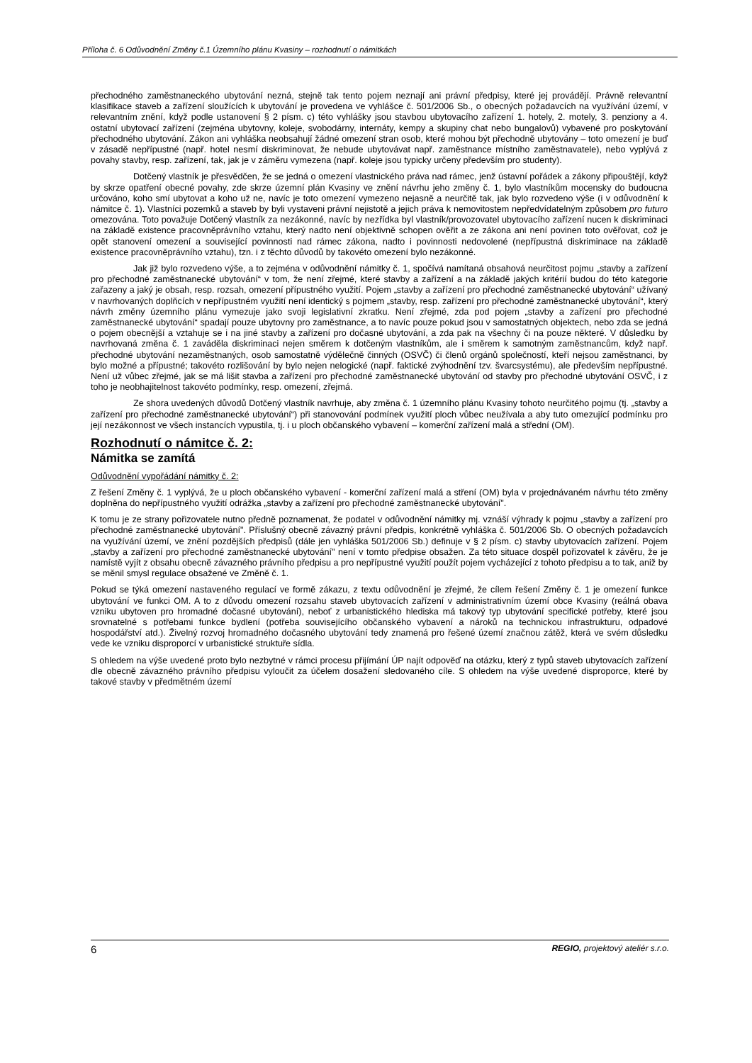Příloha č. 6 Odůvodnění Změny č.1 Územního plánu Kvasiny – rozhodnutí o námitkách
přechodného zaměstnaneckého ubytování nezná, stejně tak tento pojem neznají ani právní předpisy, které jej provádějí. Právně relevantní klasifikace staveb a zařízení sloužících k ubytování je provedena ve vyhlášce č. 501/2006 Sb., o obecných požadavcích na využívání území, v relevantním znění, když podle ustanovení § 2 písm. c) této vyhlášky jsou stavbou ubytovacího zařízení 1. hotely, 2. motely, 3. penziony a 4. ostatní ubytovací zařízení (zejména ubytovny, koleje, svobodárny, internáty, kempy a skupiny chat nebo bungalovů) vybavené pro poskytování přechodného ubytování. Zákon ani vyhláška neobsahují žádné omezení stran osob, které mohou být přechodně ubytovány – toto omezení je buď v zásadě nepřípustné (např. hotel nesmí diskriminovat, že nebude ubytovávat např. zaměstnance místního zaměstnavatele), nebo vyplývá z povahy stavby, resp. zařízení, tak, jak je v záměru vymezena (např. koleje jsou typicky určeny především pro studenty).
Dotčený vlastník je přesvědčen, že se jedná o omezení vlastnického práva nad rámec, jenž ústavní pořádek a zákony připouštějí, když by skrze opatření obecné povahy, zde skrze územní plán Kvasiny ve znění návrhu jeho změny č. 1, bylo vlastníkům mocensky do budoucna určováno, koho smí ubytovat a koho už ne, navíc je toto omezení vymezeno nejasně a neurčitě tak, jak bylo rozvedeno výše (i v odůvodnění k námitce č. 1). Vlastníci pozemků a staveb by byli vystaveni právní nejistotě a jejich práva k nemovitostem nepředvídatelným způsobem pro futuro omezována. Toto považuje Dotčený vlastník za nezákonné, navíc by nezřídka byl vlastník/provozovatel ubytovacího zařízení nucen k diskriminaci na základě existence pracovněprávního vztahu, který nadto není objektivně schopen ověřit a ze zákona ani není povinen toto ověřovat, což je opět stanovení omezení a související povinnosti nad rámec zákona, nadto i povinnosti nedovolené (nepřípustná diskriminace na základě existence pracovněprávního vztahu), tzn. i z těchto důvodů by takovéto omezení bylo nezákonné.
Jak již bylo rozvedeno výše, a to zejména v odůvodnění námitky č. 1, spočívá namítaná obsahová neurčitost pojmu „stavby a zařízení pro přechodné zaměstnanecké ubytování“ v tom, že není zřejmé, které stavby a zařízení a na základě jakých kritérií budou do této kategorie zařazeny a jaký je obsah, resp. rozsah, omezení přípustného využití. Pojem „stavby a zařízení pro přechodné zaměstnanecké ubytování“ užívaný v navrhovaných doplňcích v nepřípustném využití není identický s pojmem „stavby, resp. zařízení pro přechodné zaměstnanecké ubytování“, který návrh změny územního plánu vymezuje jako svoji legislativní zkratku. Není zřejmé, zda pod pojem „stavby a zařízení pro přechodné zaměstnanecké ubytování“ spadají pouze ubytovny pro zaměstnance, a to navíc pouze pokud jsou v samostatných objektech, nebo zda se jedná o pojem obecnější a vztahuje se i na jiné stavby a zařízení pro dočasné ubytování, a zda pak na všechny či na pouze některé. V důsledku by navrhovaná změna č. 1 zaváděla diskriminaci nejen směrem k dotčeným vlastníkům, ale i směrem k samotným zaměstnancům, když např. přechodné ubytování nezaměstnaných, osob samostatně výdělečně činných (OSVČ) či členů orgánů společností, kteří nejsou zaměstnanci, by bylo možné a přípustné; takovéto rozlišování by bylo nejen nelogické (např. faktické zvýhodnění tzv. švarcsystému), ale především nepřípustné. Není už vůbec zřejmé, jak se má lišit stavba a zařízení pro přechodné zaměstnanecké ubytování od stavby pro přechodné ubytování OSVČ, i z toho je neobhajitelnost takovéto podmínky, resp. omezení, zřejmá.
Ze shora uvedených důvodů Dotčený vlastník navrhuje, aby změna č. 1 územního plánu Kvasiny tohoto neurčitého pojmu (tj. „stavby a zařízení pro přechodné zaměstnanecké ubytování“) při stanovování podmínek využití ploch vůbec neužívala a aby tuto omezující podmínku pro její nezákonnost ve všech instancích vypustila, tj. i u ploch občanského vybavení – komerční zařízení malá a střední (OM).
Rozhodnutí o námitce č. 2:
Námitka se zamítá
Odůvodnění vypořádání námitky č. 2:
Z řešení Změny č. 1 vyplývá, že u ploch občanského vybavení - komerční zařízení malá a stření (OM) byla v projednávaném návrhu této změny doplněna do nepřípustného využití odrážka „stavby a zařízení pro přechodné zaměstnanecké ubytování".
K tomu je ze strany pořizovatele nutno předně poznamenat, že podatel v odůvodnění námitky mj. vznáší výhrady k pojmu „stavby a zařízení pro přechodné zaměstnanecké ubytování". Příslušný obecně závazný právní předpis, konkrétně vyhláška č. 501/2006 Sb. O obecných požadavcích na využívání území, ve znění pozdějších předpisů (dále jen vyhláška 501/2006 Sb.) definuje v § 2 písm. c) stavby ubytovacích zařízení. Pojem „stavby a zařízení pro přechodné zaměstnanecké ubytování" není v tomto předpise obsažen. Za této situace dospěl pořizovatel k závěru, že je namístě vyjít z obsahu obecně závazného právního předpisu a pro nepřípustné využití použít pojem vycházející z tohoto předpisu a to tak, aniž by se měnil smysl regulace obsažené ve Změně č. 1.
Pokud se týká omezení nastaveného regulací ve formě zákazu, z textu odůvodnění je zřejmé, že cílem řešení Změny č. 1 je omezení funkce ubytování ve funkci OM. A to z důvodu omezení rozsahu staveb ubytovacích zařízení v administrativním území obce Kvasiny (reálná obava vzniku ubytoven pro hromadné dočasné ubytování), neboť z urbanistického hlediska má takový typ ubytování specifické potřeby, které jsou srovnatelné s potřebami funkce bydlení (potřeba souvisejícího občanského vybavení a nároků na technickou infrastrukturu, odpadové hospodářství atd.). Živelný rozvoj hromadného dočasného ubytování tedy znamená pro řešené území značnou zátěž, která ve svém důsledku vede ke vzniku disproporcí v urbanistické struktuře sídla.
S ohledem na výše uvedené proto bylo nezbytné v rámci procesu přijímání ÚP najít odpověď na otázku, který z typů staveb ubytovacích zařízení dle obecně závazného právního předpisu vyloučit za účelem dosažení sledovaného cíle. S ohledem na výše uvedené disproporce, které by takové stavby v předmětném území
6 REGIO, projektový ateliér s.r.o.